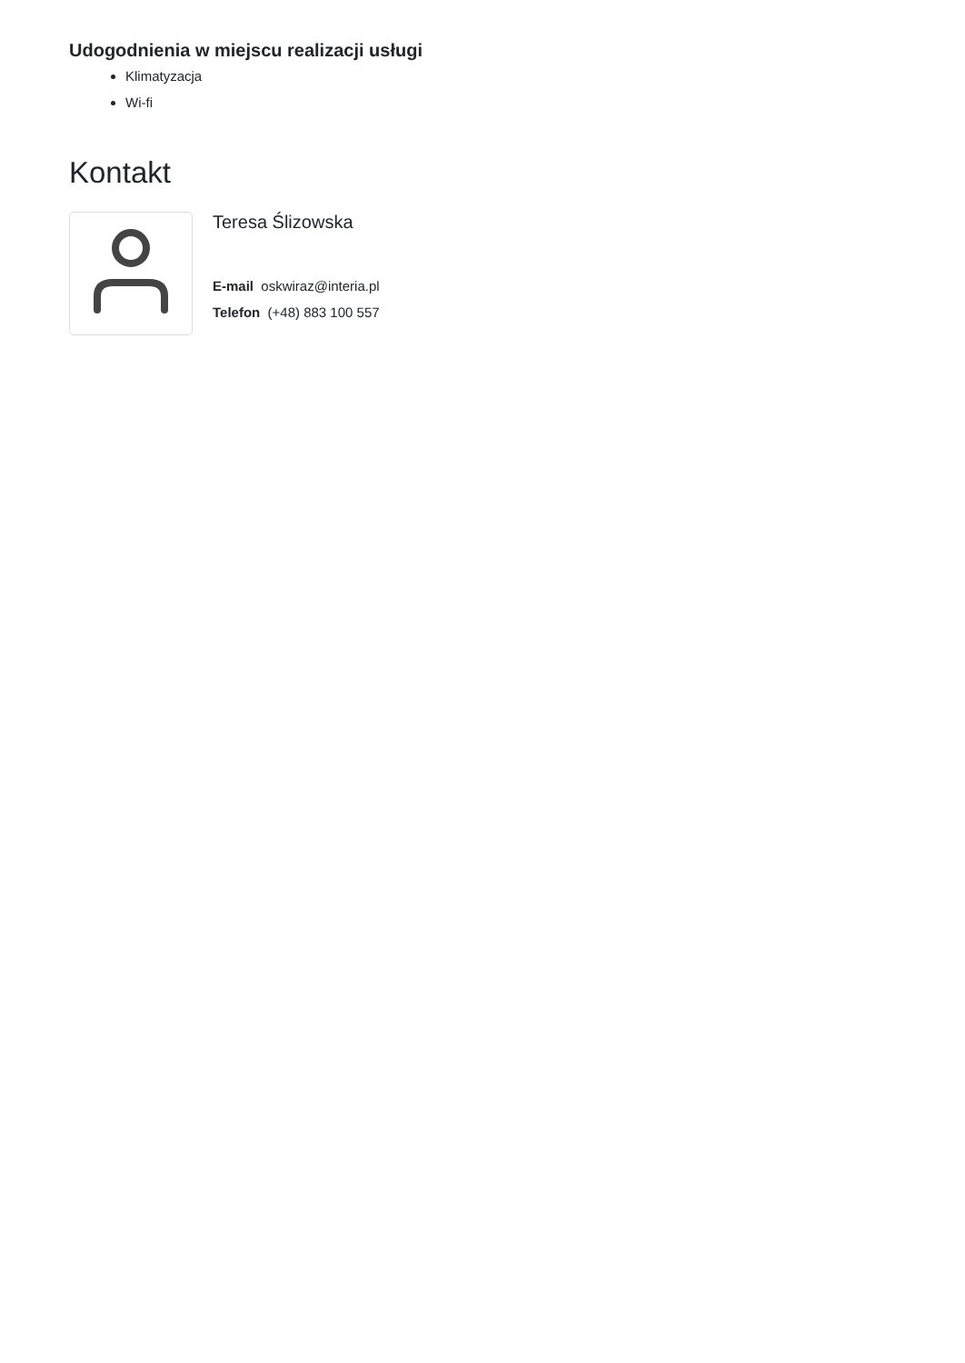Udogodnienia w miejscu realizacji usługi
Klimatyzacja
Wi-fi
Kontakt
Teresa Ślizowska
E-mail oskwiraz@interia.pl
Telefon (+48) 883 100 557